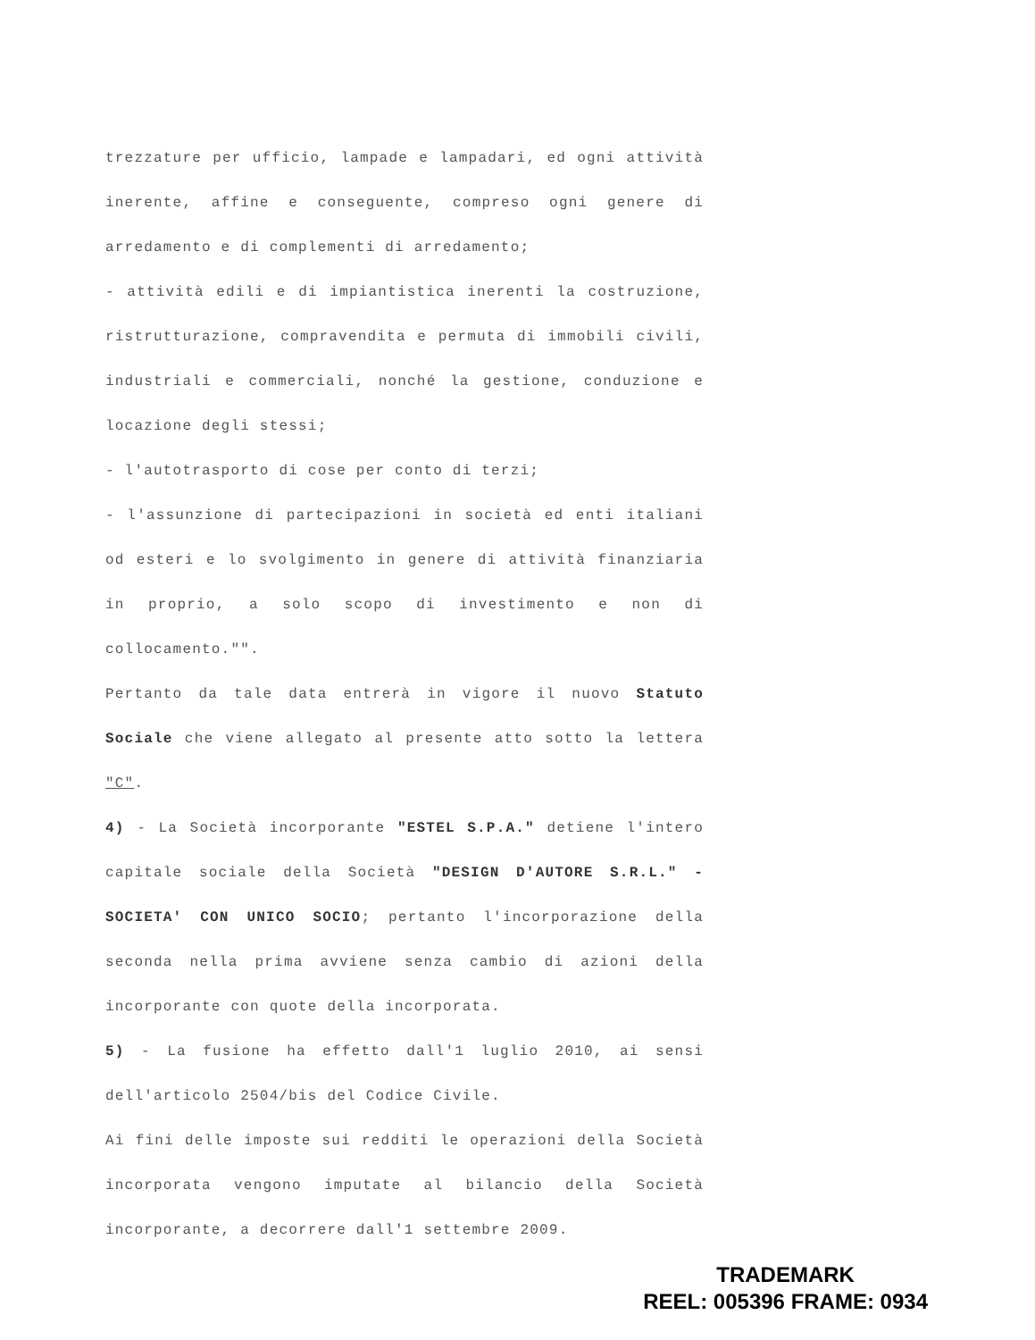trezzature per ufficio, lampade e lampadari, ed ogni attività inerente, affine e conseguente, compreso ogni genere di arredamento e di complementi di arredamento;
- attività edili e di impiantistica inerenti la costruzione, ristrutturazione, compravendita e permuta di immobili civili, industriali e commerciali, nonché la gestione, conduzione e locazione degli stessi;
- l'autotrasporto di cose per conto di terzi;
- l'assunzione di partecipazioni in società ed enti italiani od esteri e lo svolgimento in genere di attività finanziaria in proprio, a solo scopo di investimento e non di collocamento."".
Pertanto da tale data entrerà in vigore il nuovo Statuto Sociale che viene allegato al presente atto sotto la lettera "C".
4) - La Società incorporante "ESTEL S.P.A." detiene l'intero capitale sociale della Società "DESIGN D'AUTORE S.R.L." - SOCIETA' CON UNICO SOCIO; pertanto l'incorporazione della seconda nella prima avviene senza cambio di azioni della incorporante con quote della incorporata.
5) - La fusione ha effetto dall'1 luglio 2010, ai sensi dell'articolo 2504/bis del Codice Civile.
Ai fini delle imposte sui redditi le operazioni della Società incorporata vengono imputate al bilancio della Società incorporante, a decorrere dall'1 settembre 2009.
TRADEMARK
REEL: 005396 FRAME: 0934